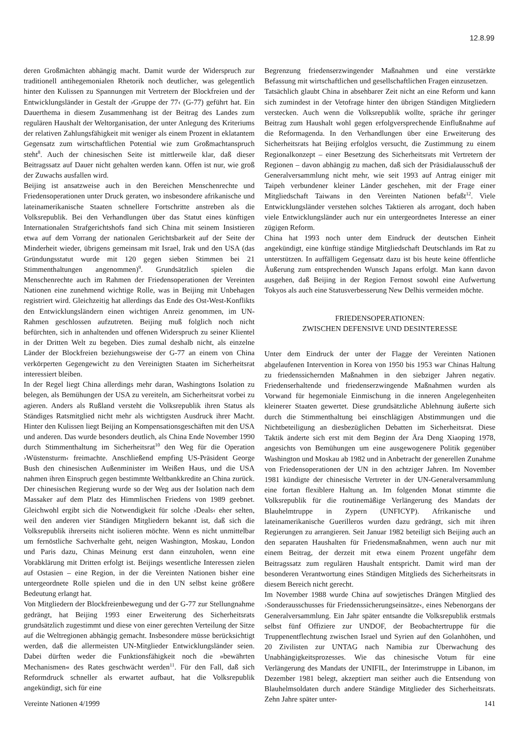12.8.99
deren Großmächten abhängig macht. Damit wurde der Widerspruch zur traditionell antihegemonialen Rhetorik noch deutlicher, was gelegentlich hinter den Kulissen zu Spannungen mit Vertretern der Blockfreien und der Entwicklungsländer in Gestalt der ›Gruppe der 77‹ (G-77) geführt hat. Ein Dauerthema in diesem Zusammenhang ist der Beitrag des Landes zum regulären Haushalt der Weltorganisation, der unter Anlegung des Kriteriums der relativen Zahlungsfähigkeit mit weniger als einem Prozent in eklatantem Gegensatz zum wirtschaftlichen Potential wie zum Großmachtanspruch steht<sup>8</sup>. Auch der chinesischen Seite ist mittlerweile klar, daß dieser Beitragssatz auf Dauer nicht gehalten werden kann. Offen ist nur, wie groß der Zuwachs ausfallen wird.
Beijing ist ansatzweise auch in den Bereichen Menschenrechte und Friedensoperationen unter Druck geraten, wo insbesondere afrikanische und lateinamerikanische Staaten schnellere Fortschritte anstreben als die Volksrepublik. Bei den Verhandlungen über das Statut eines künftigen Internationalen Strafgerichtshofs fand sich China mit seinem Insistieren etwa auf dem Vorrang der nationalen Gerichtsbarkeit auf der Seite der Minderheit wieder, übrigens gemeinsam mit Israel, Irak und den USA (das Gründungsstatut wurde mit 120 gegen sieben Stimmen bei 21 Stimmenthaltungen angenommen)<sup>9</sup>. Grundsätzlich spielen die Menschenrechte auch im Rahmen der Friedensoperationen der Vereinten Nationen eine zunehmend wichtige Rolle, was in Beijing mit Unbehagen registriert wird. Gleichzeitig hat allerdings das Ende des Ost-West-Konflikts den Entwicklungsländern einen wichtigen Anreiz genommen, im UN-Rahmen geschlossen aufzutreten. Beijing muß folglich noch nicht befürchten, sich in anhaltenden und offenen Widerspruch zu seiner Klientel in der Dritten Welt zu begeben. Dies zumal deshalb nicht, als einzelne Länder der Blockfreien beziehungsweise der G-77 an einem von China verkörperten Gegengewicht zu den Vereinigten Staaten im Sicherheitsrat interessiert bleiben.
In der Regel liegt China allerdings mehr daran, Washingtons Isolation zu belegen, als Bemühungen der USA zu vereiteln, am Sicherheitsrat vorbei zu agieren. Anders als Rußland versteht die Volksrepublik ihren Status als Ständiges Ratsmitglied nicht mehr als wichtigsten Ausdruck ihrer Macht. Hinter den Kulissen liegt Beijing an Kompensationsgeschäften mit den USA und anderen. Das wurde besonders deutlich, als China Ende November 1990 durch Stimmenthaltung im Sicherheitsrat<sup>10</sup> den Weg für die Operation ›Wüstensturm‹ freimachte. Anschließend empfing US-Präsident George Bush den chinesischen Außenminister im Weißen Haus, und die USA nahmen ihren Einspruch gegen bestimmte Weltbankkredite an China zurück. Der chinesischen Regierung wurde so der Weg aus der Isolation nach dem Massaker auf dem Platz des Himmlischen Friedens von 1989 geebnet. Gleichwohl ergibt sich die Notwendigkeit für solche ›Deals‹ eher selten, weil den anderen vier Ständigen Mitgliedern bekannt ist, daß sich die Volksrepublik ihrerseits nicht isolieren möchte. Wenn es nicht unmittelbar um fernöstliche Sachverhalte geht, neigen Washington, Moskau, London und Paris dazu, Chinas Meinung erst dann einzuholen, wenn eine Vorabklärung mit Dritten erfolgt ist. Beijings wesentliche Interessen zielen auf Ostasien – eine Region, in der die Vereinten Nationen bisher eine untergeordnete Rolle spielen und die in den UN selbst keine größere Bedeutung erlangt hat.
Von Mitgliedern der Blockfreienbewegung und der G-77 zur Stellungnahme gedrängt, hat Beijing 1993 einer Erweiterung des Sicherheitsrats grundsätzlich zugestimmt und diese von einer gerechten Verteilung der Sitze auf die Weltregionen abhängig gemacht. Insbesondere müsse berücksichtigt werden, daß die allermeisten UN-Mitglieder Entwicklungsländer seien. Dabei dürften weder die Funktionsfähigkeit noch die »bewährten Mechanismen« des Rates geschwächt werden<sup>11</sup>. Für den Fall, daß sich Reformdruck schneller als erwartet aufbaut, hat die Volksrepublik angekündigt, sich für eine
Begrenzung friedenserzwingender Maßnahmen und eine verstärkte Befassung mit wirtschaftlichen und gesellschaftlichen Fragen einzusetzen.
Tatsächlich glaubt China in absehbarer Zeit nicht an eine Reform und kann sich zumindest in der Vetofrage hinter den übrigen Ständigen Mitgliedern verstecken. Auch wenn die Volksrepublik wollte, spräche ihr geringer Beitrag zum Haushalt wohl gegen erfolgversprechende Einflußnahme auf die Reformagenda. In den Verhandlungen über eine Erweiterung des Sicherheitsrats hat Beijing erfolglos versucht, die Zustimmung zu einem Regionalkonzept – einer Besetzung des Sicherheitsrats mit Vertretern der Regionen – davon abhängig zu machen, daß sich der Präsidialausschuß der Generalversammlung nicht mehr, wie seit 1993 auf Antrag einiger mit Taipeh verbundener kleiner Länder geschehen, mit der Frage einer Mitgliedschaft Taiwans in den Vereinten Nationen befaßt<sup>12</sup>. Viele Entwicklungsländer verstehen solches Taktieren als arrogant, doch haben viele Entwicklungsländer auch nur ein untergeordnetes Interesse an einer zügigen Reform.
China hat 1993 noch unter dem Eindruck der deutschen Einheit angekündigt, eine künftige ständige Mitgliedschaft Deutschlands im Rat zu unterstützen. In auffälligem Gegensatz dazu ist bis heute keine öffentliche Äußerung zum entsprechenden Wunsch Japans erfolgt. Man kann davon ausgehen, daß Beijing in der Region Fernost sowohl eine Aufwertung Tokyos als auch eine Statusverbesserung New Delhis vermeiden möchte.
FRIEDENSOPERATIONEN:
ZWISCHEN DEFENSIVE UND DESINTERESSE
Unter dem Eindruck der unter der Flagge der Vereinten Nationen abgelaufenen Intervention in Korea von 1950 bis 1953 war Chinas Haltung zu friedenssichernden Maßnahmen in den siebziger Jahren negativ. Friedenserhaltende und friedenserzwingende Maßnahmen wurden als Vorwand für hegemoniale Einmischung in die inneren Angelegenheiten kleinerer Staaten gewertet. Diese grundsätzliche Ablehnung äußerte sich durch die Stimmenthaltung bei einschlägigen Abstimmungen und die Nichtbeteiligung an diesbezüglichen Debatten im Sicherheitsrat. Diese Taktik änderte sich erst mit dem Beginn der Ära Deng Xiaoping 1978, angesichts von Bemühungen um eine ausgewogenere Politik gegenüber Washington und Moskau ab 1982 und in Anbetracht der generellen Zunahme von Friedensoperationen der UN in den achtziger Jahren. Im November 1981 kündigte der chinesische Vertreter in der UN-Generalversammlung eine fortan flexiblere Haltung an. Im folgenden Monat stimmte die Volksrepublik für die routinemäßige Verlängerung des Mandats der Blauhelmtruppe in Zypern (UNFICYP). Afrikanische und lateinamerikanische Guerilleros wurden dazu gedrängt, sich mit ihren Regierungen zu arrangieren. Seit Januar 1982 beteiligt sich Beijing auch an den separaten Haushalten für Friedensmaßnahmen, wenn auch nur mit einem Beitrag, der derzeit mit etwa einem Prozent ungefähr dem Beitragssatz zum regulären Haushalt entspricht. Damit wird man der besonderen Verantwortung eines Ständigen Mitglieds des Sicherheitsrats in diesem Bereich nicht gerecht.
Im November 1988 wurde China auf sowjetisches Drängen Mitglied des ›Sonderausschusses für Friedenssicherungseinsätze‹, eines Nebenorgans der Generalversammlung. Ein Jahr später entsandte die Volksrepublik erstmals selbst fünf Offiziere zur UNDOF, der Beobachtertruppe für die Truppenentflechtung zwischen Israel und Syrien auf den Golanhöhen, und 20 Zivilisten zur UNTAG nach Namibia zur Überwachung des Unabhängigkeitsprozesses. Wie das chinesische Votum für eine Verlängerung des Mandats der UNIFIL, der Interimstruppe in Libanon, im Dezember 1981 belegt, akzeptiert man seither auch die Entsendung von Blauhelmsoldaten durch andere Ständige Mitglieder des Sicherheitsrats. Zehn Jahre später unter-
Vereinte Nationen 4/1999 141